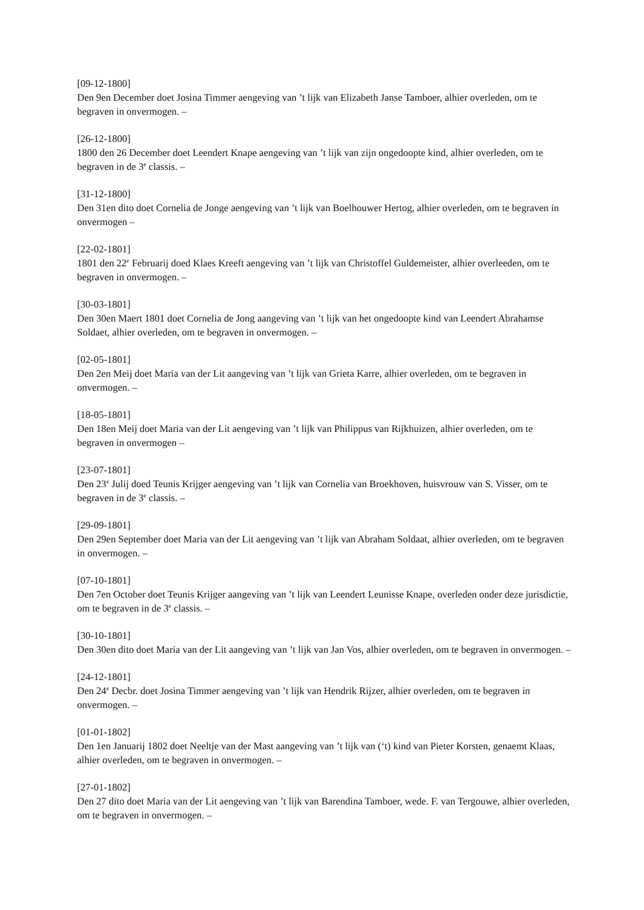[09-12-1800]
Den 9en December doet Josina Timmer aengeving van ’t lijk van Elizabeth Janse Tamboer, alhier overleden, om te begraven in onvermogen. –
[26-12-1800]
1800 den 26 December doet Leendert Knape aengeving van ’t lijk van zijn ongedoopte kind, alhier overleden, om te begraven in de 3<sup>e</sup> classis. –
[31-12-1800]
Den 31en dito doet Cornelia de Jonge aengeving van ’t lijk van Boelhouwer Hertog, alhier overleden, om te begraven in onvermogen –
[22-02-1801]
1801 den 22<sup>e</sup> Februarij doed Klaes Kreeft aengeving van ’t lijk van Christoffel Guldemeister, alhier overleeden, om te begraven in onvermogen. –
[30-03-1801]
Den 30en Maert 1801 doet Cornelia de Jong aangeving van ’t lijk van het ongedoopte kind van Leendert Abrahamse Soldaet, alhier overleden, om te begraven in onvermogen. –
[02-05-1801]
Den 2en Meij doet Maria van der Lit aangeving van ’t lijk van Grieta Karre, alhier overleden, om te begraven in onvermogen. –
[18-05-1801]
Den 18en Meij doet Maria van der Lit aengeving van ’t lijk van Philippus van Rijkhuizen, alhier overleden, om te begraven in onvermogen –
[23-07-1801]
Den 23<sup>e</sup> Julij doed Teunis Krijger aengeving van ’t lijk van Cornelia van Broekhoven, huisvrouw van S. Visser, om te begraven in de 3<sup>e</sup> classis. –
[29-09-1801]
Den 29en September doet Maria van der Lit aengeving van ’t lijk van Abraham Soldaat, alhier overleden, om te begraven in onvermogen. –
[07-10-1801]
Den 7en October doet Teunis Krijger aangeving van ’t lijk van Leendert Leunisse Knape, overleden onder deze jurisdictie, om te begraven in de 3<sup>e</sup> classis. –
[30-10-1801]
Den 30en dito doet Maria van der Lit aangeving van ’t lijk van Jan Vos, alhier overleden, om te begraven in onvermogen. –
[24-12-1801]
Den 24<sup>e</sup> Decbr. doet Josina Timmer aengeving van ’t lijk van Hendrik Rijzer, alhier overleden, om te begraven in onvermogen. –
[01-01-1802]
Den 1en Januarij 1802 doet Neeltje van der Mast aangeving van ’t lijk van (‘t) kind van Pieter Korsten, genaemt Klaas, alhier overleden, om te begraven in onvermogen. –
[27-01-1802]
Den 27 dito doet Maria van der Lit aengeving van ’t lijk van Barendina Tamboer, wede. F. van Tergouwe, alhier overleden, om te begraven in onvermogen. –